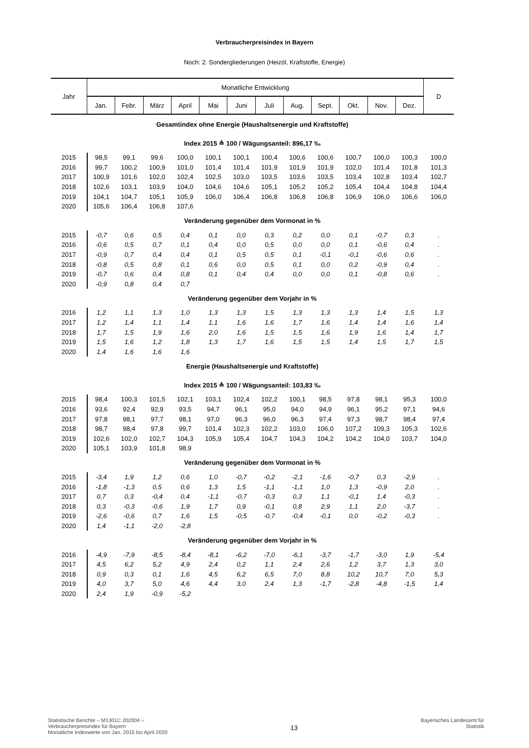Verbraucherpreisindex in Bayern
Noch: 2. Sondergliederungen (Heizöl, Kraftstoffe, Energie)
| Jahr | Monatliche Entwicklung | | | | | | | | | | | | D |
| --- | --- | --- | --- | --- | --- | --- | --- | --- | --- | --- | --- | --- | --- |
| | Jan. | Febr. | März | April | Mai | Juni | Juli | Aug. | Sept. | Okt. | Nov. | Dez. | |
| Gesamtindex ohne Energie (Haushaltsenergie und Kraftstoffe) | | | | | | | | | | | | | |
| Index 2015 ≙ 100 / Wägungsanteil: 896,17 ‰ | | | | | | | | | | | | | |
| 2015 | 98,5 | 99,1 | 99,6 | 100,0 | 100,1 | 100,1 | 100,4 | 100,6 | 100,6 | 100,7 | 100,0 | 100,3 | 100,0 |
| 2016 | 99,7 | 100,2 | 100,9 | 101,0 | 101,4 | 101,4 | 101,9 | 101,9 | 101,9 | 102,0 | 101,4 | 101,8 | 101,3 |
| 2017 | 100,9 | 101,6 | 102,0 | 102,4 | 102,5 | 103,0 | 103,5 | 103,6 | 103,5 | 103,4 | 102,8 | 103,4 | 102,7 |
| 2018 | 102,6 | 103,1 | 103,9 | 104,0 | 104,6 | 104,6 | 105,1 | 105,2 | 105,2 | 105,4 | 104,4 | 104,8 | 104,4 |
| 2019 | 104,1 | 104,7 | 105,1 | 105,9 | 106,0 | 106,4 | 106,8 | 106,8 | 106,8 | 106,9 | 106,0 | 106,6 | 106,0 |
| 2020 | 105,6 | 106,4 | 106,8 | 107,6 | | | | | | | | | |
| Veränderung gegenüber dem Vormonat in % | | | | | | | | | | | | | |
| 2015 | -0,7 | 0,6 | 0,5 | 0,4 | 0,1 | 0,0 | 0,3 | 0,2 | 0,0 | 0,1 | -0,7 | 0,3 | . |
| 2016 | -0,6 | 0,5 | 0,7 | 0,1 | 0,4 | 0,0 | 0,5 | 0,0 | 0,0 | 0,1 | -0,6 | 0,4 | . |
| 2017 | -0,9 | 0,7 | 0,4 | 0,4 | 0,1 | 0,5 | 0,5 | 0,1 | -0,1 | -0,1 | -0,6 | 0,6 | . |
| 2018 | -0,8 | 0,5 | 0,8 | 0,1 | 0,6 | 0,0 | 0,5 | 0,1 | 0,0 | 0,2 | -0,9 | 0,4 | . |
| 2019 | -0,7 | 0,6 | 0,4 | 0,8 | 0,1 | 0,4 | 0,4 | 0,0 | 0,0 | 0,1 | -0,8 | 0,6 | . |
| 2020 | -0,9 | 0,8 | 0,4 | 0,7 | | | | | | | | | |
| Veränderung gegenüber dem Vorjahr in % | | | | | | | | | | | | | |
| 2016 | 1,2 | 1,1 | 1,3 | 1,0 | 1,3 | 1,3 | 1,5 | 1,3 | 1,3 | 1,3 | 1,4 | 1,5 | 1,3 |
| 2017 | 1,2 | 1,4 | 1,1 | 1,4 | 1,1 | 1,6 | 1,6 | 1,7 | 1,6 | 1,4 | 1,4 | 1,6 | 1,4 |
| 2018 | 1,7 | 1,5 | 1,9 | 1,6 | 2,0 | 1,6 | 1,5 | 1,5 | 1,6 | 1,9 | 1,6 | 1,4 | 1,7 |
| 2019 | 1,5 | 1,6 | 1,2 | 1,8 | 1,3 | 1,7 | 1,6 | 1,5 | 1,5 | 1,4 | 1,5 | 1,7 | 1,5 |
| 2020 | 1,4 | 1,6 | 1,6 | 1,6 | | | | | | | | | |
| Energie (Haushaltsenergie und Kraftstoffe) | | | | | | | | | | | | | |
| Index 2015 ≙ 100 / Wägungsanteil: 103,83 ‰ | | | | | | | | | | | | | |
| 2015 | 98,4 | 100,3 | 101,5 | 102,1 | 103,1 | 102,4 | 102,2 | 100,1 | 98,5 | 97,8 | 98,1 | 95,3 | 100,0 |
| 2016 | 93,6 | 92,4 | 92,9 | 93,5 | 94,7 | 96,1 | 95,0 | 94,0 | 94,9 | 96,1 | 95,2 | 97,1 | 94,6 |
| 2017 | 97,8 | 98,1 | 97,7 | 98,1 | 97,0 | 96,3 | 96,0 | 96,3 | 97,4 | 97,3 | 98,7 | 98,4 | 97,4 |
| 2018 | 98,7 | 98,4 | 97,8 | 99,7 | 101,4 | 102,3 | 102,2 | 103,0 | 106,0 | 107,2 | 109,3 | 105,3 | 102,6 |
| 2019 | 102,6 | 102,0 | 102,7 | 104,3 | 105,9 | 105,4 | 104,7 | 104,3 | 104,2 | 104,2 | 104,0 | 103,7 | 104,0 |
| 2020 | 105,1 | 103,9 | 101,8 | 98,9 | | | | | | | | | |
| Veränderung gegenüber dem Vormonat in % | | | | | | | | | | | | | |
| 2015 | -3,4 | 1,9 | 1,2 | 0,6 | 1,0 | -0,7 | -0,2 | -2,1 | -1,6 | -0,7 | 0,3 | -2,9 | . |
| 2016 | -1,8 | -1,3 | 0,5 | 0,6 | 1,3 | 1,5 | -1,1 | -1,1 | 1,0 | 1,3 | -0,9 | 2,0 | . |
| 2017 | 0,7 | 0,3 | -0,4 | 0,4 | -1,1 | -0,7 | -0,3 | 0,3 | 1,1 | -0,1 | 1,4 | -0,3 | . |
| 2018 | 0,3 | -0,3 | -0,6 | 1,9 | 1,7 | 0,9 | -0,1 | 0,8 | 2,9 | 1,1 | 2,0 | -3,7 | . |
| 2019 | -2,6 | -0,6 | 0,7 | 1,6 | 1,5 | -0,5 | -0,7 | -0,4 | -0,1 | 0,0 | -0,2 | -0,3 | . |
| 2020 | 1,4 | -1,1 | -2,0 | -2,8 | | | | | | | | | |
| Veränderung gegenüber dem Vorjahr in % | | | | | | | | | | | | | |
| 2016 | -4,9 | -7,9 | -8,5 | -8,4 | -8,1 | -6,2 | -7,0 | -6,1 | -3,7 | -1,7 | -3,0 | 1,9 | -5,4 |
| 2017 | 4,5 | 6,2 | 5,2 | 4,9 | 2,4 | 0,2 | 1,1 | 2,4 | 2,6 | 1,2 | 3,7 | 1,3 | 3,0 |
| 2018 | 0,9 | 0,3 | 0,1 | 1,6 | 4,5 | 6,2 | 6,5 | 7,0 | 8,8 | 10,2 | 10,7 | 7,0 | 5,3 |
| 2019 | 4,0 | 3,7 | 5,0 | 4,6 | 4,4 | 3,0 | 2,4 | 1,3 | -1,7 | -2,8 | -4,8 | -1,5 | 1,4 |
| 2020 | 2,4 | 1,9 | -0,9 | -5,2 | | | | | | | | | |
Statistische Berichte – M1301C 202004 –
Verbraucherpreisindex für Bayern
Monatliche Indexwerte von Jan. 2015 bis April 2020
13
Bayerisches Landesamt für
Statistik